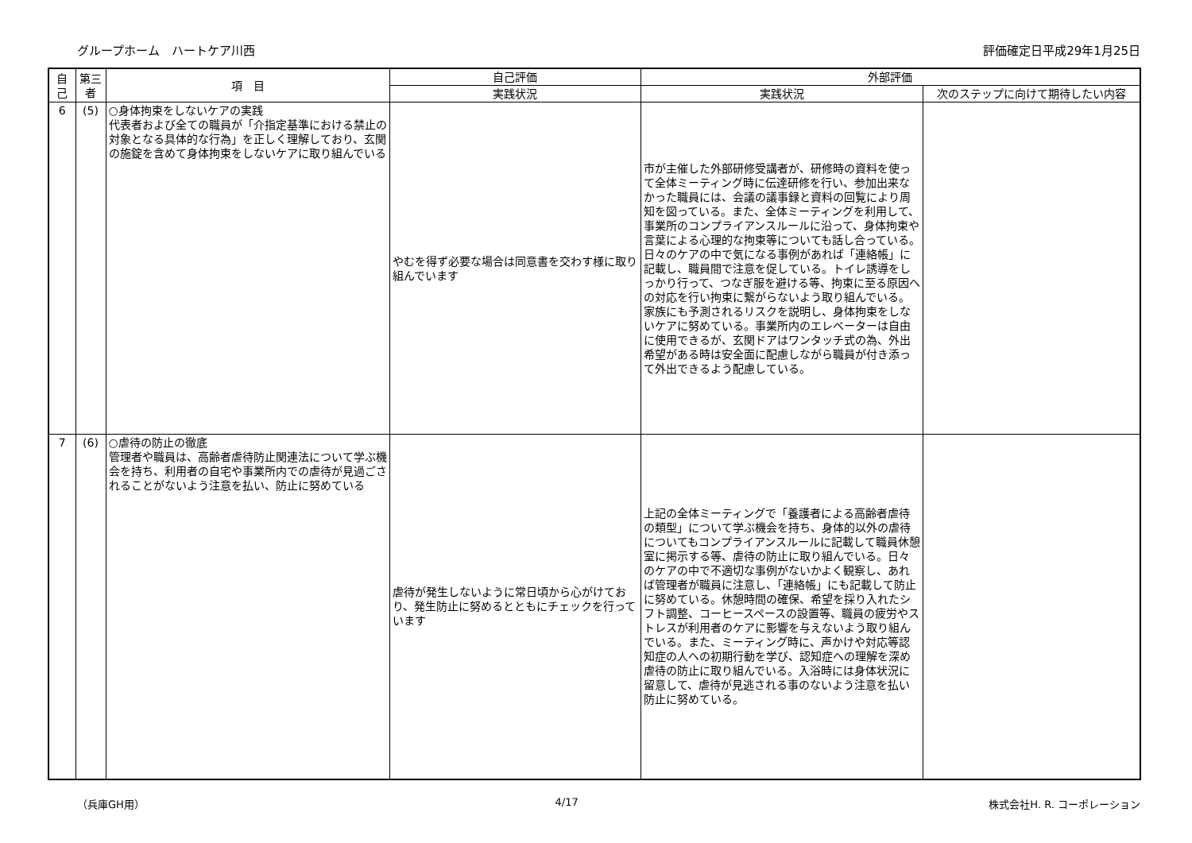グループホーム　ハートケア川西 評価確定日平成29年1月25日
| 自己 | 第三者 | 項 目 | 自己評価 | 外部評価 | |
| --- | --- | --- | --- | --- | --- |
| | | | 実践状況 | 実践状況 | 次のステップに向けて期待したい内容 |
| 6 | (5) | ○身体拘束をしないケアの実践 代表者および全ての職員が「介指定基準における禁止の対象となる具体的な行為」を正しく理解しており、玄関の施錠を含めて身体拘束をしないケアに取り組んでいる | やむを得ず必要な場合は同意書を交わす様に取り組んでいます | 市が主催した外部研修受講者が、研修時の資料を使って全体ミーティング時に伝達研修を行い、参加出来なかった職員には、会議の議事録と資料の回覧により周知を図っている。また、全体ミーティングを利用して、事業所のコンプライアンスルールに沿って、身体拘束や言葉による心理的な拘束等についても話し合っている。日々のケアの中で気になる事例があれば「連絡帳」に記載し、職員間で注意を促している。トイレ誘導をしっかり行って、つなぎ服を避ける等、拘束に至る原因への対応を行い拘束に繋がらないよう取り組んでいる。家族にも予測されるリスクを説明し、身体拘束をしないケアに努めている。事業所内のエレベーターは自由に使用できるが、玄関ドアはワンタッチ式の為、外出希望がある時は安全面に配慮しながら職員が付き添って外出できるよう配慮している。 | |
| 7 | (6) | ○虐待の防止の徹底 管理者や職員は、高齢者虐待防止関連法について学ぶ機会を持ち、利用者の自宅や事業所内での虐待が見過ごされることがないよう注意を払い、防止に努めている | 虐待が発生しないように常日頃から心がけており、発生防止に努めるとともにチェックを行っています | 上記の全体ミーティングで「養護者による高齢者虐待の類型」について学ぶ機会を持ち、身体的以外の虐待についてもコンプライアンスルールに記載して職員休憩室に掲示する等、虐待の防止に取り組んでいる。日々のケアの中で不適切な事例がないかよく観察し、あれば管理者が職員に注意し、「連絡帳」にも記載して防止に努めている。休憩時間の確保、希望を採り入れたシフト調整、コーヒースペースの設置等、職員の疲労やストレスが利用者のケアに影響を与えないよう取り組んでいる。また、ミーティング時に、声かけや対応等認知症の人への初期行動を学び、認知症への理解を深め虐待の防止に取り組んでいる。入浴時には身体状況に留意して、虐待が見逃される事のないよう注意を払い防止に努めている。 | |
（兵庫GH用） 4/17 株式会社H. R. コーポレーション